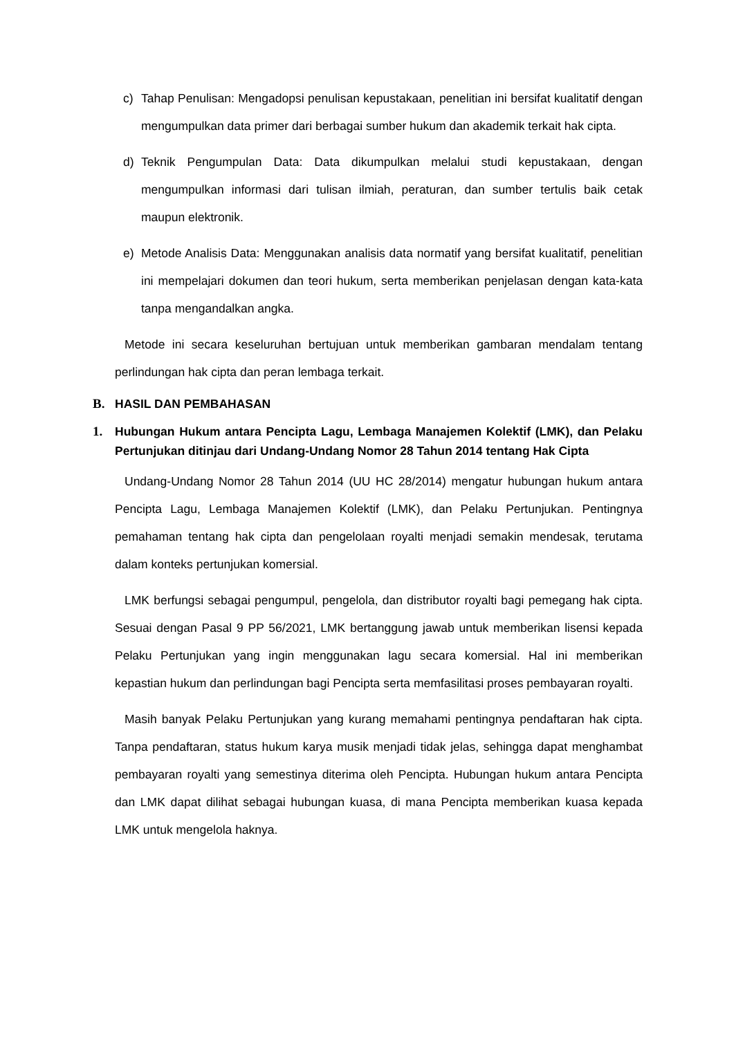c) Tahap Penulisan: Mengadopsi penulisan kepustakaan, penelitian ini bersifat kualitatif dengan mengumpulkan data primer dari berbagai sumber hukum dan akademik terkait hak cipta.
d) Teknik Pengumpulan Data: Data dikumpulkan melalui studi kepustakaan, dengan mengumpulkan informasi dari tulisan ilmiah, peraturan, dan sumber tertulis baik cetak maupun elektronik.
e) Metode Analisis Data: Menggunakan analisis data normatif yang bersifat kualitatif, penelitian ini mempelajari dokumen dan teori hukum, serta memberikan penjelasan dengan kata-kata tanpa mengandalkan angka.
Metode ini secara keseluruhan bertujuan untuk memberikan gambaran mendalam tentang perlindungan hak cipta dan peran lembaga terkait.
B. HASIL DAN PEMBAHASAN
1. Hubungan Hukum antara Pencipta Lagu, Lembaga Manajemen Kolektif (LMK), dan Pelaku Pertunjukan ditinjau dari Undang-Undang Nomor 28 Tahun 2014 tentang Hak Cipta
Undang-Undang Nomor 28 Tahun 2014 (UU HC 28/2014) mengatur hubungan hukum antara Pencipta Lagu, Lembaga Manajemen Kolektif (LMK), dan Pelaku Pertunjukan. Pentingnya pemahaman tentang hak cipta dan pengelolaan royalti menjadi semakin mendesak, terutama dalam konteks pertunjukan komersial.
LMK berfungsi sebagai pengumpul, pengelola, dan distributor royalti bagi pemegang hak cipta. Sesuai dengan Pasal 9 PP 56/2021, LMK bertanggung jawab untuk memberikan lisensi kepada Pelaku Pertunjukan yang ingin menggunakan lagu secara komersial. Hal ini memberikan kepastian hukum dan perlindungan bagi Pencipta serta memfasilitasi proses pembayaran royalti.
Masih banyak Pelaku Pertunjukan yang kurang memahami pentingnya pendaftaran hak cipta. Tanpa pendaftaran, status hukum karya musik menjadi tidak jelas, sehingga dapat menghambat pembayaran royalti yang semestinya diterima oleh Pencipta. Hubungan hukum antara Pencipta dan LMK dapat dilihat sebagai hubungan kuasa, di mana Pencipta memberikan kuasa kepada LMK untuk mengelola haknya.